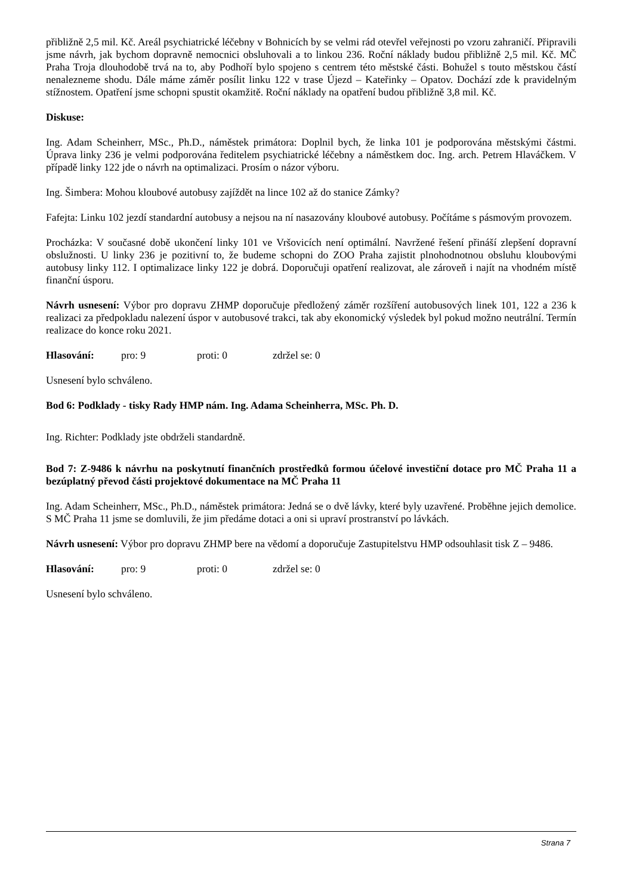přibližně 2,5 mil. Kč. Areál psychiatrické léčebny v Bohnicích by se velmi rád otevřel veřejnosti po vzoru zahraničí. Připravili jsme návrh, jak bychom dopravně nemocnici obsluhovali a to linkou 236. Roční náklady budou přibližně 2,5 mil. Kč. MČ Praha Troja dlouhodobě trvá na to, aby Podhoří bylo spojeno s centrem této městské části. Bohužel s touto městskou částí nenalezneme shodu. Dále máme záměr posílit linku 122 v trase Újezd – Kateřinky – Opatov. Dochází zde k pravidelným stížnostem. Opatření jsme schopni spustit okamžitě. Roční náklady na opatření budou přibližně 3,8 mil. Kč.
Diskuse:
Ing. Adam Scheinherr, MSc., Ph.D., náměstek primátora: Doplnil bych, že linka 101 je podporována městskými částmi. Úprava linky 236 je velmi podporována ředitelem psychiatrické léčebny a náměstkem doc. Ing. arch. Petrem Hlaváčkem. V případě linky 122 jde o návrh na optimalizaci. Prosím o názor výboru.
Ing. Šimbera: Mohou kloubové autobusy zajíždět na lince 102 až do stanice Zámky?
Fafejta: Linku 102 jezdí standardní autobusy a nejsou na ní nasazovány kloubové autobusy. Počítáme s pásmovým provozem.
Procházka: V současné době ukončení linky 101 ve Vršovicích není optimální. Navržené řešení přináší zlepšení dopravní obslužnosti. U linky 236 je pozitivní to, že budeme schopni do ZOO Praha zajistit plnohodnotnou obsluhu kloubovými autobusy linky 112. I optimalizace linky 122 je dobrá. Doporučuji opatření realizovat, ale zároveň i najít na vhodném místě finanční úsporu.
Návrh usnesení: Výbor pro dopravu ZHMP doporučuje předložený záměr rozšíření autobusových linek 101, 122 a 236 k realizaci za předpokladu nalezení úspor v autobusové trakci, tak aby ekonomický výsledek byl pokud možno neutrální. Termín realizace do konce roku 2021.
Hlasování: pro: 9 proti: 0 zdržel se: 0
Usnesení bylo schváleno.
Bod 6: Podklady - tisky Rady HMP nám. Ing. Adama Scheinherra, MSc. Ph. D.
Ing. Richter: Podklady jste obdrželi standardně.
Bod 7: Z-9486 k návrhu na poskytnutí finančních prostředků formou účelové investiční dotace pro MČ Praha 11 a bezúplatný převod části projektové dokumentace na MČ Praha 11
Ing. Adam Scheinherr, MSc., Ph.D., náměstek primátora: Jedná se o dvě lávky, které byly uzavřené. Proběhne jejich demolice. S MČ Praha 11 jsme se domluvili, že jim předáme dotaci a oni si upraví prostranství po lávkách.
Návrh usnesení: Výbor pro dopravu ZHMP bere na vědomí a doporučuje Zastupitelstvu HMP odsouhlasit tisk Z – 9486.
Hlasování: pro: 9 proti: 0 zdržel se: 0
Usnesení bylo schváleno.
Strana 7